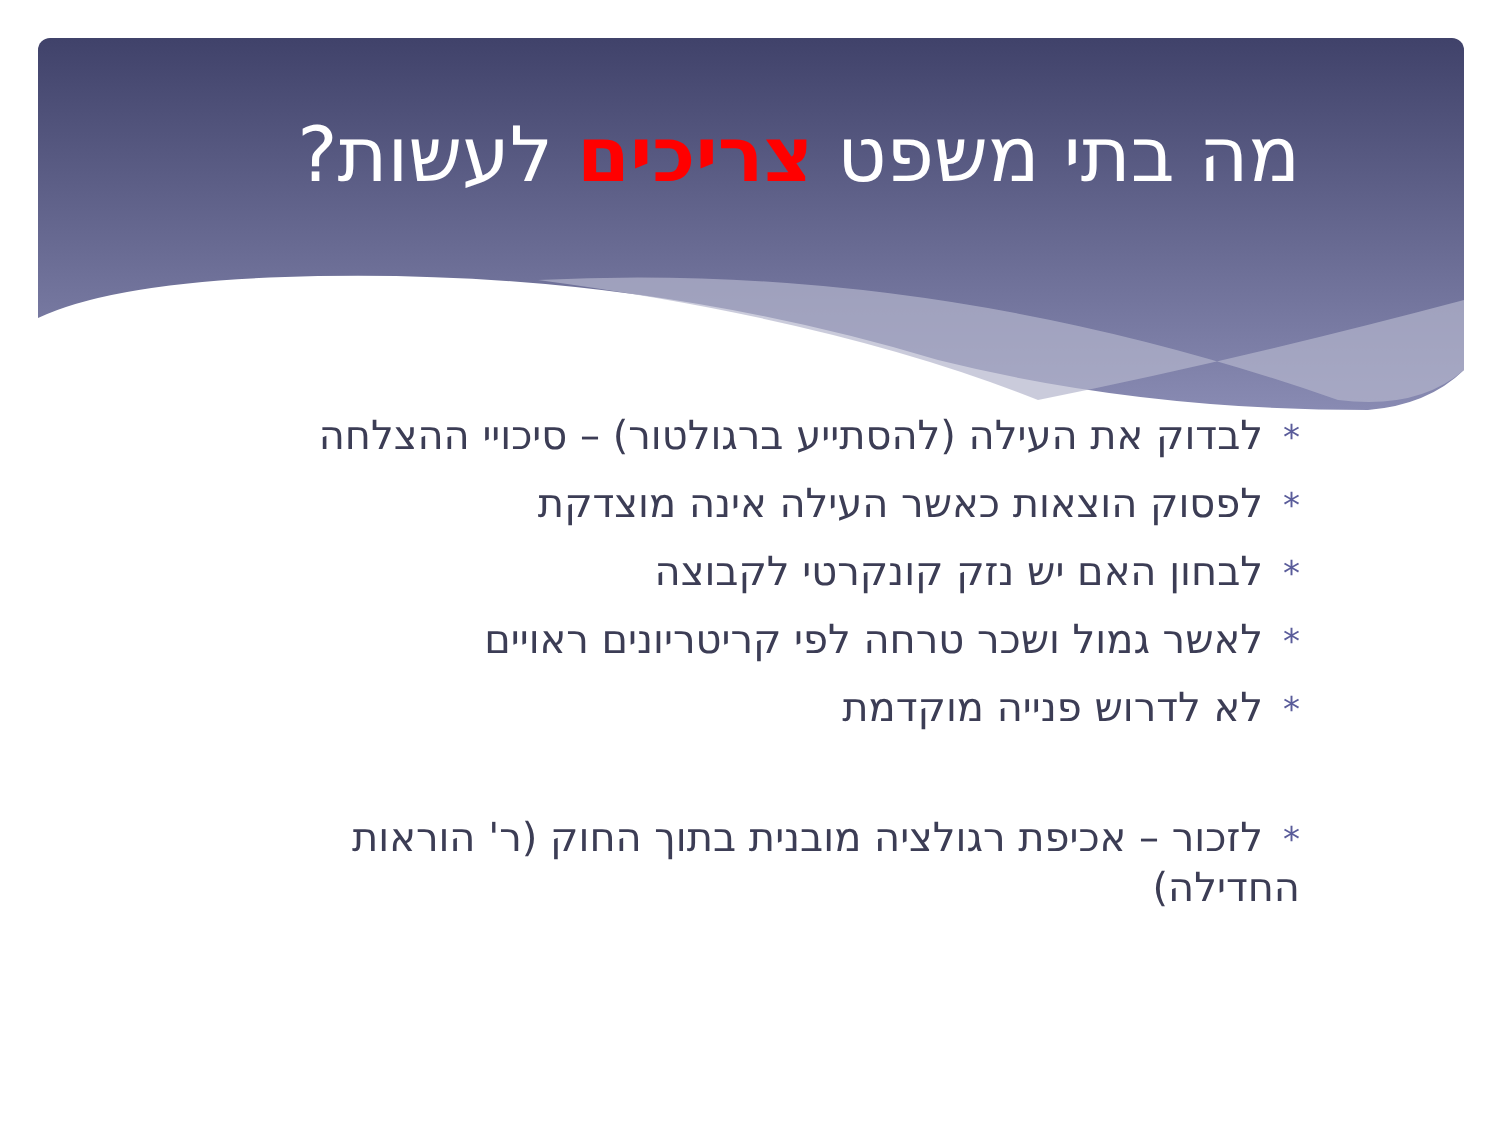מה בתי משפט צריכים לעשות?
*לבדוק את העילה (להסתייע ברגולטור) – סיכויי ההצלחה
*לפסוק הוצאות כאשר העילה אינה מוצדקת
*לבחון האם יש נזק קונקרטי לקבוצה
*לאשר גמול ושכר טרחה לפי קריטריונים ראויים
*לא לדרוש פנייה מוקדמת
*לזכור – אכיפת רגולציה מובנית בתוך החוק (ר' הוראות החדילה)